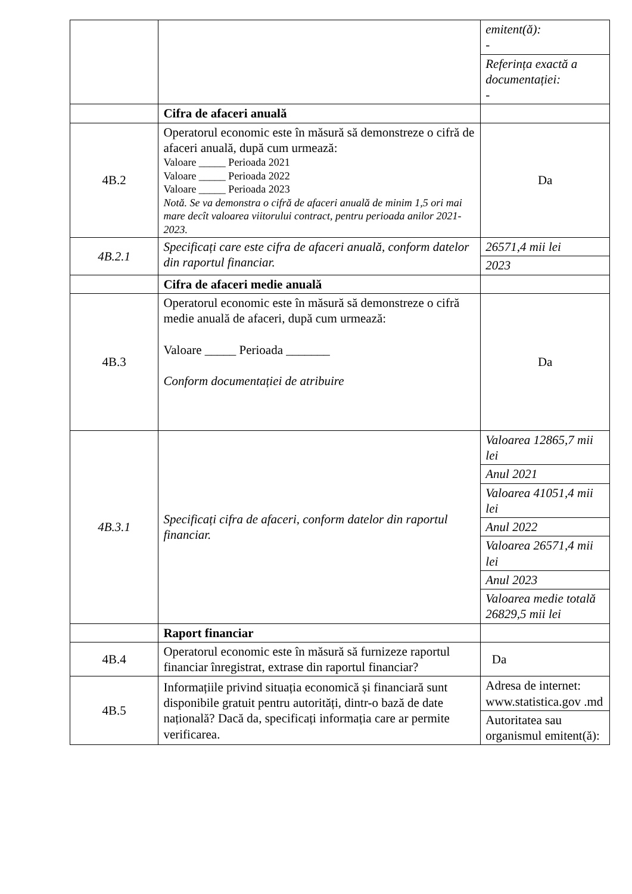| | | emitent(ă): - |
| | | Referința exactă a documentației: - |
| | Cifra de afaceri anuală | |
| 4B.2 | Operatorul economic este în măsură să demonstreze o cifră de afaceri anuală, după cum urmează: Valoare _____ Perioada 2021 Valoare _____ Perioada 2022 Valoare _____ Perioada 2023 Notă. Se va demonstra o cifră de afaceri anuală de minim 1,5 ori mai mare decît valoarea viitorului contract, pentru perioada anilor 2021-2023. | Da |
| 4B.2.1 | Specificați care este cifra de afaceri anuală, conform datelor din raportul financiar. | 26571,4 mii lei |
| | | 2023 |
| | Cifra de afaceri medie anuală | |
| 4B.3 | Operatorul economic este în măsură să demonstreze o cifră medie anuală de afaceri, după cum urmează: Valoare _____ Perioada _______ Conform documentației de atribuire | Da |
| 4B.3.1 | Specificați cifra de afaceri, conform datelor din raportul financiar. | Valoarea 12865,7 mii lei |
| | | Anul 2021 |
| | | Valoarea 41051,4 mii lei |
| | | Anul 2022 |
| | | Valoarea 26571,4 mii lei |
| | | Anul 2023 |
| | | Valoarea medie totală 26829,5 mii lei |
| | Raport financiar | |
| 4B.4 | Operatorul economic este în măsură să furnizeze raportul financiar înregistrat, extrase din raportul financiar? | Da |
| 4B.5 | Informațiile privind situația economică și financiară sunt disponibile gratuit pentru autorități, dintr-o bază de date națională? Dacă da, specificați informația care ar permite verificarea. | Adresa de internet: www.statistica.gov .md |
| | | Autoritatea sau organismul emitent(ă): |